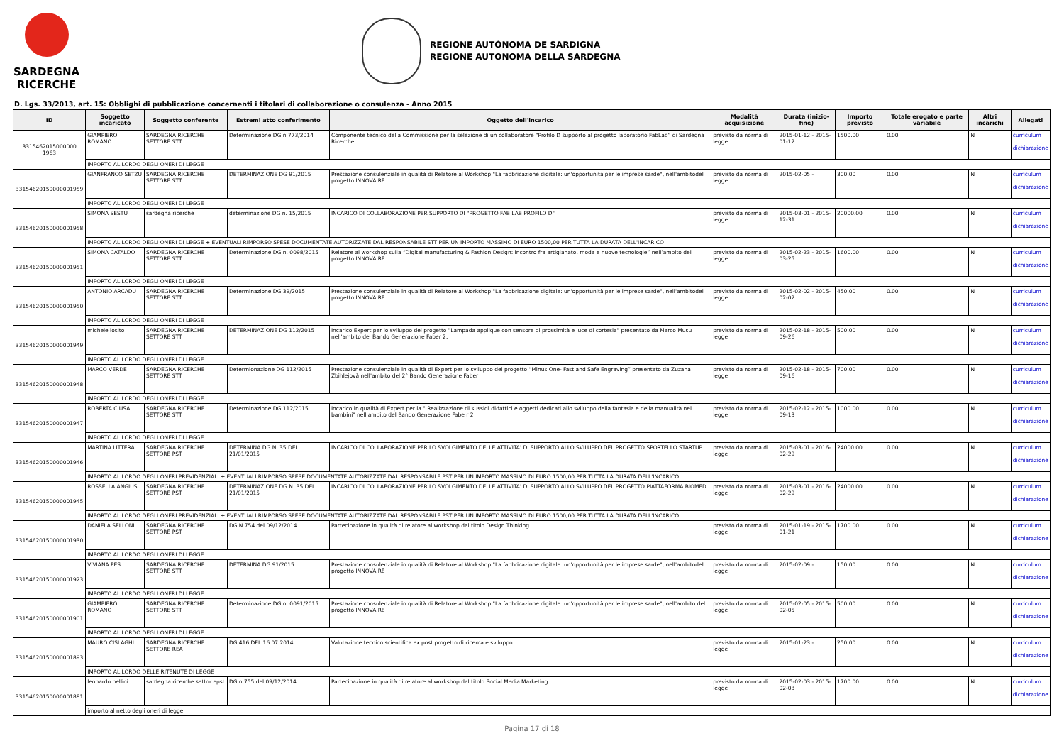SARDEGNA
RICERCHE
REGIONE AUTÒNOMA DE SARDIGNA
REGIONE AUTONOMA DELLA SARDEGNA
D. Lgs. 33/2013, art. 15: Obblighi di pubblicazione concernenti i titolari di collaborazione o consulenza - Anno 2015
| ID | Soggetto incaricato | Soggetto conferente | Estremi atto conferimento | Oggetto dell'incarico | Modalità acquisizione | Durata (inizio-fine) | Importo previsto | Totale erogato e parte variabile | Altri incarichi | Allegati |
| --- | --- | --- | --- | --- | --- | --- | --- | --- | --- | --- |
| 3315462015000000 1963 | GIAMPIERO ROMANO | SARDEGNA RICERCHE SETTORE STT | Determinazione DG n 773/2014 | Componente tecnico della Commissione per la selezione di un collaboratore “Profilo D supporto al progetto laboratorio FabLab” di Sardegna Ricerche. | previsto da norma di legge | 2015-01-12 - 2015-01-12 | 1500.00 | 0.00 | N | curriculum dichiarazione |
| | IMPORTO AL LORDO DEGLI ONERI DI LEGGE | | | | | | | | | |
| 33154620150000001959 | GIANFRANCO SETZU | SARDEGNA RICERCHE SETTORE STT | DETERMINAZIONE DG 91/2015 | Prestazione consulenziale in qualità di Relatore al Workshop "La fabbricazione digitale: un'opportunità per le imprese sarde", nell'ambitodel progetto INNOVA.RE | previsto da norma di legge | 2015-02-05 - | 300.00 | 0.00 | N | curriculum dichiarazione |
| | IMPORTO AL LORDO DEGLI ONERI DI LEGGE | | | | | | | | | |
| 33154620150000001958 | SIMONA SESTU | sardegna ricerche | determinazione DG n. 15/2015 | INCARICO DI COLLABORAZIONE PER SUPPORTO DI "PROGETTO FAB LAB PROFILO D" | previsto da norma di legge | 2015-03-01 - 2015-12-31 | 20000.00 | 0.00 | N | curriculum dichiarazione |
| | IMPORTO AL LORDO DEGLI ONERI DI LEGGE + EVENTUALI RIMPORSO SPESE DOCUMENTATE AUTORIZZATE DAL RESPONSABILE STT PER UN IMPORTO MASSIMO DI EURO 1500,00 PER TUTTA LA DURATA DELL'INCARICO | | | | | | | | | |
| 33154620150000001951 | SIMONA CATALDO | SARDEGNA RICERCHE SETTORE STT | Determinazione DG n. 0098/2015 | Relatore al workshop sulla “Digital manufacturing & Fashion Design: incontro fra artigianato, moda e nuove tecnologie” nell’ambito del progetto INNOVA.RE | previsto da norma di legge | 2015-02-23 - 2015-03-25 | 1600.00 | 0.00 | N | curriculum dichiarazione |
| | IMPORTO AL LORDO DEGLI ONERI DI LEGGE | | | | | | | | | |
| 33154620150000001950 | ANTONIO ARCADU | SARDEGNA RICERCHE SETTORE STT | Determinazione DG 39/2015 | Prestazione consulenziale in qualità di Relatore al Workshop "La fabbricazione digitale: un'opportunità per le imprese sarde", nell'ambitodel progetto INNOVA.RE | previsto da norma di legge | 2015-02-02 - 2015-02-02 | 450.00 | 0.00 | N | curriculum dichiarazione |
| | IMPORTO AL LORDO DEGLI ONERI DI LEGGE | | | | | | | | | |
| 33154620150000001949 | michele losito | SARDEGNA RICERCHE SETTORE STT | DETERMINAZIONE DG 112/2015 | Incarico Expert per lo sviluppo del progetto "Lampada applique con sensore di prossimità e luce di cortesia" presentato da Marco Musu nell'ambito del Bando Generazione Faber 2. | previsto da norma di legge | 2015-02-18 - 2015-09-26 | 500.00 | 0.00 | N | curriculum dichiarazione |
| | IMPORTO AL LORDO DEGLI ONERI DI LEGGE | | | | | | | | | |
| 33154620150000001948 | MARCO VERDE | SARDEGNA RICERCHE SETTORE STT | Determionazione DG 112/2015 | Prestazione consulenziale in qualità di Expert per lo sviluppo del progetto “Minus One- Fast and Safe Engraving” presentato da Zuzana Zbihlejovà nell'ambito del 2° Bando Generazione Faber | previsto da norma di legge | 2015-02-18 - 2015-09-16 | 700.00 | 0.00 | N | curriculum dichiarazione |
| | IMPORTO AL LORDO DEGLI ONERI DI LEGGE | | | | | | | | | |
| 33154620150000001947 | ROBERTA CIUSA | SARDEGNA RICERCHE SETTORE STT | Determinazione DG 112/2015 | Incarico in qualità di Expert per la " Realizzazione di sussidi didattici e oggetti dedicati allo sviluppo della fantasia e della manualità nei bambini" nell'ambito del Bando Generazione Fabe r 2 | previsto da norma di legge | 2015-02-12 - 2015-09-13 | 1000.00 | 0.00 | N | curriculum dichiarazione |
| | IMPORTO AL LORDO DEGLI ONERI DI LEGGE | | | | | | | | | |
| 33154620150000001946 | MARTINA LITTERA | SARDEGNA RICERCHE SETTORE PST | DETERMINA DG N. 35 DEL 21/01/2015 | INCARICO DI COLLABORAZIONE PER LO SVOLGIMENTO DELLE ATTIVITA' DI SUPPORTO ALLO SVILUPPO DEL PROGETTO SPORTELLO STARTUP | previsto da norma di legge | 2015-03-01 - 2016-02-29 | 24000.00 | 0.00 | N | curriculum dichiarazione |
| | IMPORTO AL LORDO DEGLI ONERI PREVIDENZIALI + EVENTUALI RIMPORSO SPESE DOCUMENTATE AUTORIZZATE DAL RESPONSABILE PST PER UN IMPORTO MASSIMO DI EURO 1500,00 PER TUTTA LA DURATA DELL'INCARICO | | | | | | | | | |
| 33154620150000001945 | ROSSELLA ANGIUS | SARDEGNA RICERCHE SETTORE PST | DETERMINAZIONE DG N. 35 DEL 21/01/2015 | INCARICO DI COLLABORAZIONE PER LO SVOLGIMENTO DELLE ATTIVITA' DI SUPPORTO ALLO SVILUPPO DEL PROGETTO PIATTAFORMA BIOMED | previsto da norma di legge | 2015-03-01 - 2016-02-29 | 24000.00 | 0.00 | N | curriculum dichiarazione |
| | IMPORTO AL LORDO DEGLI ONERI PREVIDENZIALI + EVENTUALI RIMPORSO SPESE DOCUMENTATE AUTORIZZATE DAL RESPONSABILE PST PER UN IMPORTO MASSIMO DI EURO 1500,00 PER TUTTA LA DURATA DELL'INCARICO | | | | | | | | | |
| 33154620150000001930 | DANIELA SELLONI | SARDEGNA RICERCHE SETTORE PST | DG N.754 del 09/12/2014 | Partecipazione in qualità di relatore al workshop dal titolo Design Thinking | previsto da norma di legge | 2015-01-19 - 2015-01-21 | 1700.00 | 0.00 | N | curriculum dichiarazione |
| | IMPORTO AL LORDO DEGLI ONERI DI LEGGE | | | | | | | | | |
| 33154620150000001923 | VIVIANA PES | SARDEGNA RICERCHE SETTORE STT | DETERMINA DG 91/2015 | Prestazione consulenziale in qualità di Relatore al Workshop "La fabbricazione digitale: un'opportunità per le imprese sarde", nell'ambitodel progetto INNOVA.RE | previsto da norma di legge | 2015-02-09 - | 150.00 | 0.00 | N | curriculum dichiarazione |
| | IMPORTO AL LORDO DEGLI ONERI DI LEGGE | | | | | | | | | |
| 33154620150000001901 | GIAMPIERO ROMANO | SARDEGNA RICERCHE SETTORE STT | Determinazione DG n. 0091/2015 | Prestazione consulenziale in qualità di Relatore al Workshop "La fabbricazione digitale: un'opportunità per le imprese sarde", nell'ambito del progetto INNOVA.RE | previsto da norma di legge | 2015-02-05 - 2015-02-05 | 500.00 | 0.00 | N | curriculum dichiarazione |
| | IMPORTO AL LORDO DEGLI ONERI DI LEGGE | | | | | | | | | |
| 33154620150000001893 | MAURO CISLAGHI | SARDEGNA RICERCHE SETTORE REA | DG 416 DEL 16.07.2014 | Valutazione tecnico scientifica ex post progetto di ricerca e sviluppo | previsto da norma di legge | 2015-01-23 - | 250.00 | 0.00 | N | curriculum dichiarazione |
| | IMPORTO AL LORDO DELLE RITENUTE DI LEGGE | | | | | | | | | |
| 33154620150000001881 | leonardo bellini | sardegna ricerche settor epst | DG n.755 del 09/12/2014 | Partecipazione in qualità di relatore al workshop dal titolo Social Media Marketing | previsto da norma di legge | 2015-02-03 - 2015-02-03 | 1700.00 | 0.00 | N | curriculum dichiarazione |
| | importo al netto degli oneri di legge | | | | | | | | | |
Pagina 17 di 18